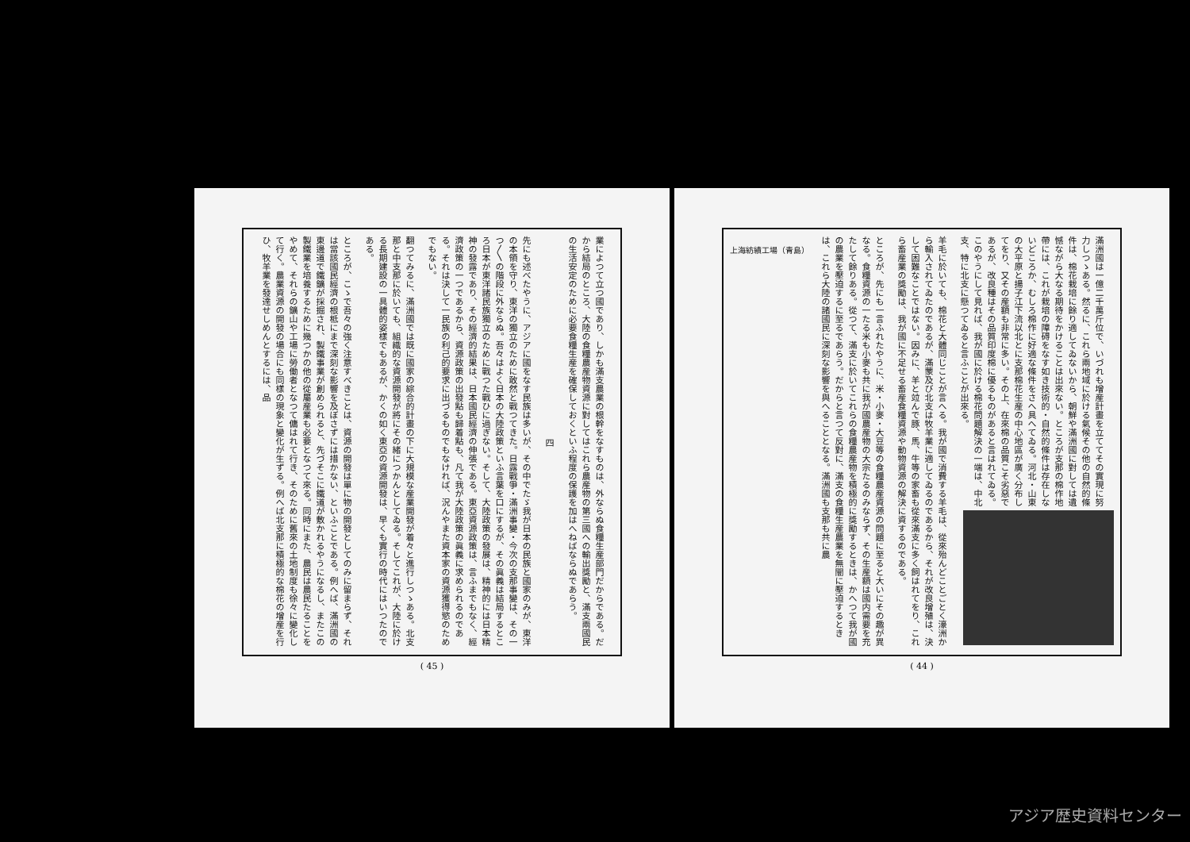業によつて立つ國であり、しかも滿支農業の根幹をなすものは、外ならぬ食糧生産部門だからである。だから結局のところ、大陸の食糧農産物資源に對してはこれら農産物の第三國への輸出獎勵と、滿支兩國民の生活安定のために必要食糧生産を確保しておくといふ程度の保護を加はへねばならぬであらう。
四
先にも述べたやうに、アジアに國をなす民族は多いが、その中でたゞ我が日本の民族と國家のみが、東洋の本領を守り、東洋の獨立のために敢然と戰つてきた。日露戰爭・滿洲事變・今次の支那事變は、その一つ〳〵の階段に外ならぬ。吾々はよく日本の大陸政策といふ言葉を口にするが、その眞義は結局するところ日本が東洋諸民族獨立のために戰つた戰ひに過ぎない。そして、大陸政策の發展は、精神的には日本精神の發露であり、その經濟的結果は、日本國民經濟の伸張である。東亞資源政策は、言ふまでもなく、經濟政策の一つであるから、資源政策の出發點も歸着點も、凡て我が大陸政策の眞義に求められるのである。それは決して一民族の利己的要求に出づるものでもなければ、況んやまた資本家の資源獲得慾のためでもない。
翻つてみるに、滿洲國では既に國家の綜合的計畫の下に大規模な産業開發が着々と進行しつゝある。北支那と中支那に於いても、組織的な資源開發が將にその緒につかんとしてゐる。そしてこれが、大陸に於ける長期建設の一具體的姿樣でもあるが、かくの如く東亞の資源開發は、早くも實行の時代にはいつたのである。
ところが、こゝで吾々の強く注意すべきことは、資源の開發は單に物の開發としてのみに留まらず、それは當該國民經濟の根柢にまで深刻な影響を及ぼさずには措かない、といふことである。例へば、滿洲國の東邊道で鐵鑛が採掘され、製鐵事業が創められると、先づそこに鐵道が敷かれるやうになるし、またこの製鐵業を培養するために幾つかの他の從屬産業も必要となつて來る。同時にまた、農民は農民たることをやめて、それらの鑛山や工場に勞働者となつて傭はれて行き、そのために舊來の土地制度も徐々に變化して行く。農業資源の開發の場合にも同樣の現象と變化が生ずる。例へば北支那に積極的な棉花の增産を行ひ、牧羊業を發達せしめんとするには、品
( 45 )
滿洲國は一億二千萬斤位で、いづれも增産計畫を立ててその實現に努力しつゝある。然るに、これら兩地域に於ける氣候その他の自然的條件は、棉花栽培に餘り適してゐないから、朝鮮や滿洲國に對しては遺憾ながら大なる期待をかけることは出來ない。ところが支那の棉作地帶には、これが栽培の障碍をなす如き技術的・自然的條件は存在しないどころか、むしろ棉作に好適な條件をさへ具へてゐる。河北・山東の大平原と揚子江下流以北とに支那棉花生産の中心地區が廣く分布してをり、又その産額も非常に多い。その上、在來棉の品質こそ劣惡であるが、改良種はその品質印度棉に優るものがあると言はれてゐる。このやうにして見れば、我が國に於ける棉花問題解決の一端は、中北支、特に北支に懸つてゐると言ふことが出來る。
羊毛に於いても、棉花と大體同じことが言へる。我が國で消費する羊毛は、從來殆んどことごとく濠洲から輸入されてゐたのであるが、滿蒙及び北支は牧羊業に適してゐるのであるから、それが改良增殖は、決して困難なことではない。因みに、羊と竝んで豚、馬、牛等の家畜も從來滿支に多く飼はれてをり、これら畜産業の獎勵は、我が國に不足せる畜産食糧資源や動物資源の解決に資するのである。
ところが、先にも一言ふれたやうに、米・小麥・大豆等の食糧農産資源の問題に至ると大いにその趣が異なる。食糧資源の一たる米も小麥も共に我が國農産物の大宗たるのみならず、その生産額は國内需要を充たして餘りある。從つて、滿支に於いてこれらの食糧農産物を積極的に獎勵するときは、かへつて我が國の農業を壓迫するに至るであらう。だからと言つて反對に、滿支の食糧生産農業を無闇に壓迫するときは、これら大陸の諸國民に深刻な影響を與へることとなる。滿洲國も支那も共に農
上海紡績工場（青島）
( 44 )
アジア歴史資料センター